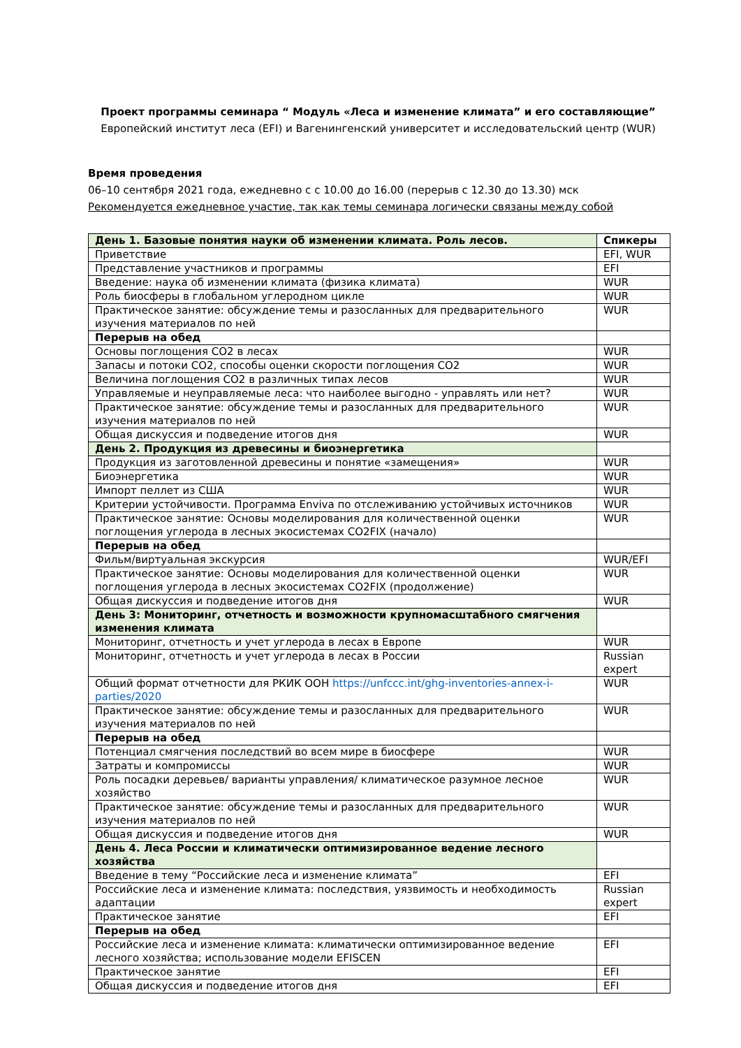Проект программы семинара “ Модуль «Леса и изменение климата” и его составляющие”
Европейский институт леса (EFI) и Вагенингенский университет и исследовательский центр (WUR)
Время проведения
06–10 сентября 2021 года, ежедневно с с 10.00 до 16.00 (перерыв с 12.30 до 13.30) мск
Рекомендуется ежедневное участие, так как темы семинара логически связаны между собой
| День 1. Базовые понятия науки об изменении климата. Роль лесов. | Спикеры |
| Приветствие | EFI, WUR |
| Представление участников и программы | EFI |
| Введение: наука об изменении климата (физика климата) | WUR |
| Роль биосферы в глобальном углеродном цикле | WUR |
| Практическое занятие: обсуждение темы и разосланных для предварительного изучения материалов по ней | WUR |
| Перерыв на обед | |
| Основы поглощения CO2 в лесах | WUR |
| Запасы и потоки CO2, способы оценки скорости поглощения CO2 | WUR |
| Величина поглощения CO2 в различных типах лесов | WUR |
| Управляемые и неуправляемые леса: что наиболее выгодно - управлять или нет? | WUR |
| Практическое занятие: обсуждение темы и разосланных для предварительного изучения материалов по ней | WUR |
| Общая дискуссия и подведение итогов дня | WUR |
| День 2. Продукция из древесины и биоэнергетика | |
| Продукция из заготовленной древесины и понятие «замещения» | WUR |
| Биоэнергетика | WUR |
| Импорт пеллет из США | WUR |
| Критерии устойчивости. Программа Enviva по отслеживанию устойчивых источников | WUR |
| Практическое занятие: Основы моделирования для количественной оценки поглощения углерода в лесных экосистемах CO2FIX (начало) | WUR |
| Перерыв на обед | |
| Фильм/виртуальная экскурсия | WUR/EFI |
| Практическое занятие: Основы моделирования для количественной оценки поглощения углерода в лесных экосистемах CO2FIX (продолжение) | WUR |
| Общая дискуссия и подведение итогов дня | WUR |
| День 3: Мониторинг, отчетность и возможности крупномасштабного смягчения изменения климата | |
| Мониторинг, отчетность и учет углерода в лесах в Европе | WUR |
| Мониторинг, отчетность и учет углерода в лесах в России | Russian expert |
| Общий формат отчетности для РКИК ООН https://unfccc.int/ghg-inventories-annex-i-parties/2020 | WUR |
| Практическое занятие: обсуждение темы и разосланных для предварительного изучения материалов по ней | WUR |
| Перерыв на обед | |
| Потенциал смягчения последствий во всем мире в биосфере | WUR |
| Затраты и компромиссы | WUR |
| Роль посадки деревьев/ варианты управления/ климатическое разумное лесное хозяйство | WUR |
| Практическое занятие: обсуждение темы и разосланных для предварительного изучения материалов по ней | WUR |
| Общая дискуссия и подведение итогов дня | WUR |
| День 4. Леса России и климатически оптимизированное ведение лесного хозяйства | |
| Введение в тему “Российские леса и изменение климата” | EFI |
| Российские леса и изменение климата: последствия, уязвимость и необходимость адаптации | Russian expert |
| Практическое занятие | EFI |
| Перерыв на обед | |
| Российские леса и изменение климата: климатически оптимизированное ведение лесного хозяйства; использование модели EFISCEN | EFI |
| Практическое занятие | EFI |
| Общая дискуссия и подведение итогов дня | EFI |